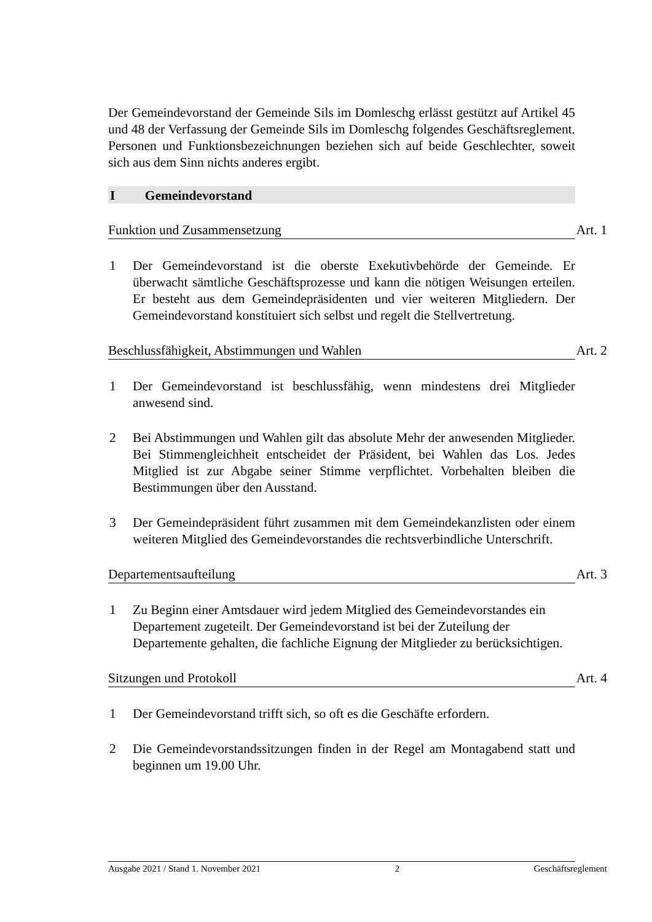Der Gemeindevorstand der Gemeinde Sils im Domleschg erlässt gestützt auf Artikel 45 und 48 der Verfassung der Gemeinde Sils im Domleschg folgendes Geschäftsreglement. Personen und Funktionsbezeichnungen beziehen sich auf beide Geschlechter, soweit sich aus dem Sinn nichts anderes ergibt.
I Gemeindevorstand
Funktion und Zusammensetzung Art. 1
1 Der Gemeindevorstand ist die oberste Exekutivbehörde der Gemeinde. Er überwacht sämtliche Geschäftsprozesse und kann die nötigen Weisungen erteilen. Er besteht aus dem Gemeindepräsidenten und vier weiteren Mitgliedern. Der Gemeindevorstand konstituiert sich selbst und regelt die Stellvertretung.
Beschlussfähigkeit, Abstimmungen und Wahlen Art. 2
1 Der Gemeindevorstand ist beschlussfähig, wenn mindestens drei Mitglieder anwesend sind.
2 Bei Abstimmungen und Wahlen gilt das absolute Mehr der anwesenden Mitglieder. Bei Stimmengleichheit entscheidet der Präsident, bei Wahlen das Los. Jedes Mitglied ist zur Abgabe seiner Stimme verpflichtet. Vorbehalten bleiben die Bestimmungen über den Ausstand.
3 Der Gemeindepräsident führt zusammen mit dem Gemeindekanzlisten oder einem weiteren Mitglied des Gemeindevorstandes die rechtsverbindliche Unterschrift.
Departementsaufteilung Art. 3
1 Zu Beginn einer Amtsdauer wird jedem Mitglied des Gemeindevorstandes ein Departement zugeteilt. Der Gemeindevorstand ist bei der Zuteilung der Departemente gehalten, die fachliche Eignung der Mitglieder zu berücksichtigen.
Sitzungen und Protokoll Art. 4
1 Der Gemeindevorstand trifft sich, so oft es die Geschäfte erfordern.
2 Die Gemeindevorstandssitzungen finden in der Regel am Montagabend statt und beginnen um 19.00 Uhr.
Ausgabe 2021 / Stand 1. November 2021 2 Geschäftsreglement